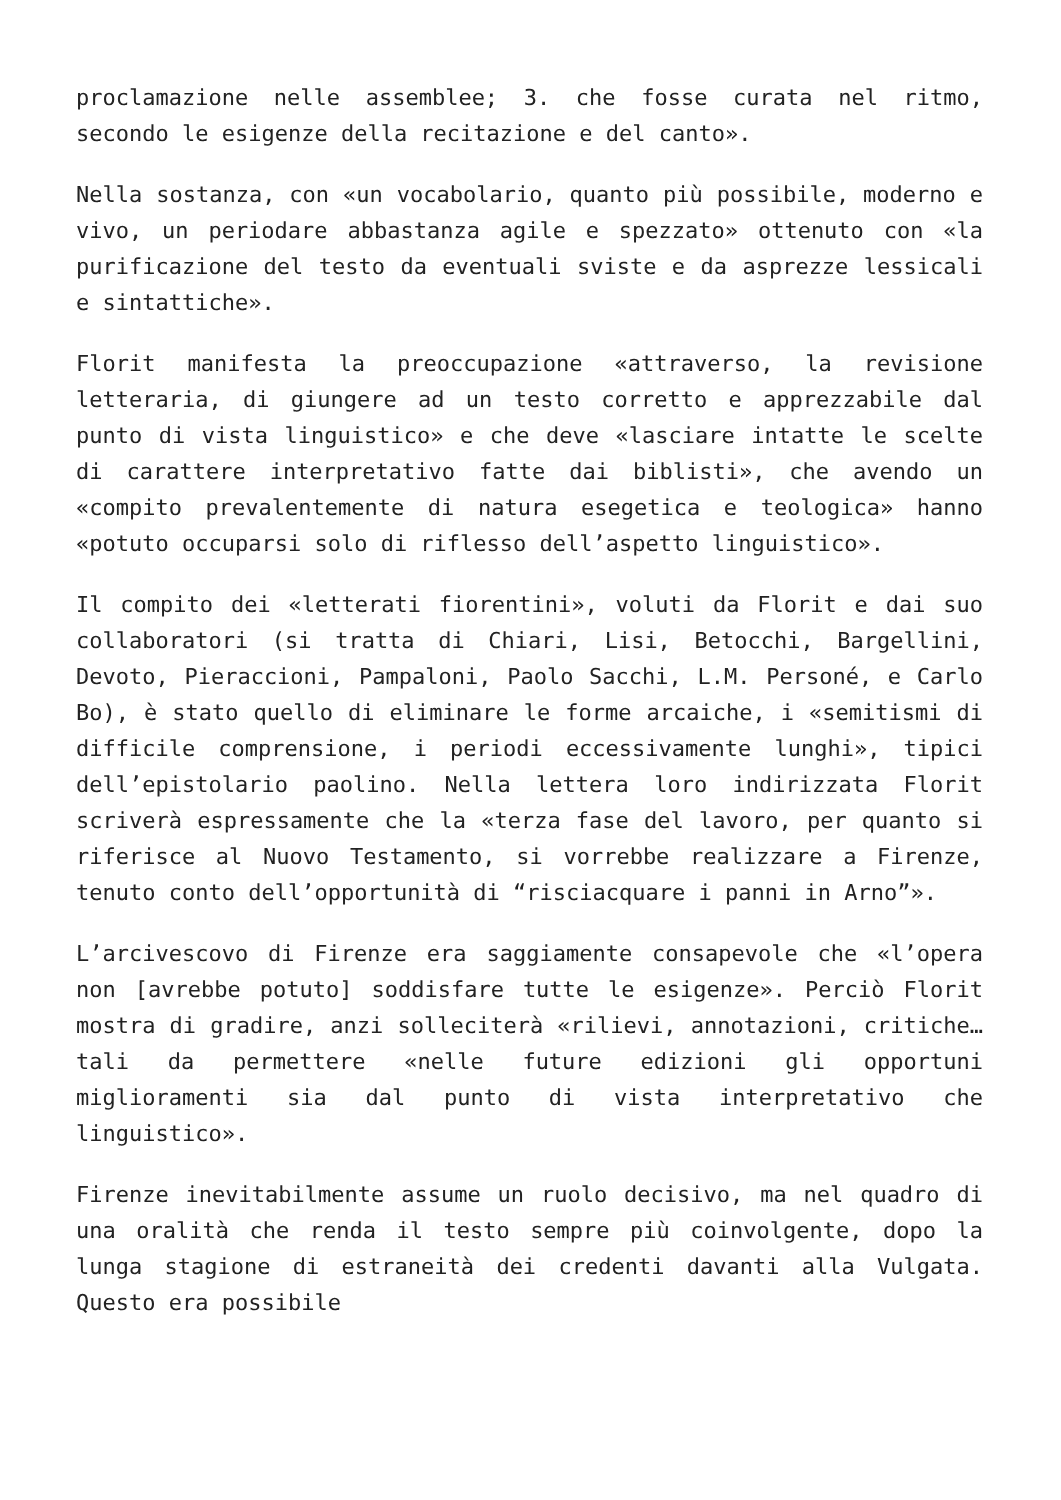proclamazione nelle assemblee; 3. che fosse curata nel ritmo, secondo le esigenze della recitazione e del canto».
Nella sostanza, con «un vocabolario, quanto più possibile, moderno e vivo, un periodare abbastanza agile e spezzato» ottenuto con «la purificazione del testo da eventuali sviste e da asprezze lessicali e sintattiche».
Florit manifesta la preoccupazione «attraverso, la revisione letteraria, di giungere ad un testo corretto e apprezzabile dal punto di vista linguistico» e che deve «lasciare intatte le scelte di carattere interpretativo fatte dai biblisti», che avendo un «compito prevalentemente di natura esegetica e teologica» hanno «potuto occuparsi solo di riflesso dell’aspetto linguistico».
Il compito dei «letterati fiorentini», voluti da Florit e dai suo collaboratori (si tratta di Chiari, Lisi, Betocchi, Bargellini, Devoto, Pieraccioni, Pampaloni, Paolo Sacchi, L.M. Personé, e Carlo Bo), è stato quello di eliminare le forme arcaiche, i «semitismi di difficile comprensione, i periodi eccessivamente lunghi», tipici dell’epistolario paolino. Nella lettera loro indirizzata Florit scriverà espressamente che la «terza fase del lavoro, per quanto si riferisce al Nuovo Testamento, si vorrebbe realizzare a Firenze, tenuto conto dell’opportunità di “risciacquare i panni in Arno”».
L’arcivescovo di Firenze era saggiamente consapevole che «l’opera non [avrebbe potuto] soddisfare tutte le esigenze». Perciò Florit mostra di gradire, anzi solleciterà «rilievi, annotazioni, critiche… tali da permettere «nelle future edizioni gli opportuni miglioramenti sia dal punto di vista interpretativo che linguistico».
Firenze inevitabilmente assume un ruolo decisivo, ma nel quadro di una oralità che renda il testo sempre più coinvolgente, dopo la lunga stagione di estraneità dei credenti davanti alla Vulgata. Questo era possibile